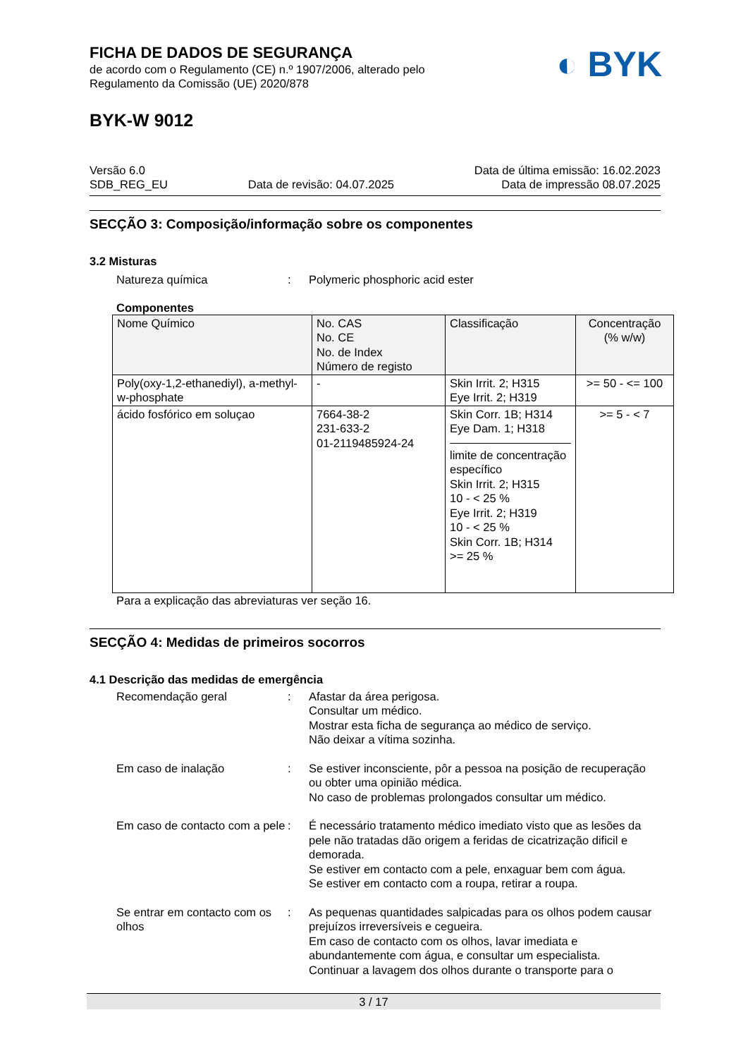FICHA DE DADOS DE SEGURANÇA
de acordo com o Regulamento (CE) n.º 1907/2006, alterado pelo
Regulamento da Comissão (UE) 2020/878
◐ BYK
BYK-W 9012
Versão 6.0
SDB_REG_EU
Data de revisão: 04.07.2025 Data de última emissão: 16.02.2023
Data de impressão 08.07.2025
SECÇÃO 3: Composição/informação sobre os componentes
3.2 Misturas
Natureza química : Polymeric phosphoric acid ester
Componentes
| Nome Químico | No. CAS No. CE No. de Index Número de registo | Classificação | Concentração (% w/w) |
| --- | --- | --- | --- |
| Poly(oxy-1,2-ethanediyl), a-methyl-w-phosphate | - | Skin Irrit. 2; H315 Eye Irrit. 2; H319 | >= 50 - <= 100 |
| ácido fosfórico em soluçao | 7664-38-2 231-633-2 01-2119485924-24 | Skin Corr. 1B; H314 Eye Dam. 1; H318 limite de concentração específico Skin Irrit. 2; H315 10 - < 25 % Eye Irrit. 2; H319 10 - < 25 % Skin Corr. 1B; H314 >= 25 % | >= 5 - < 7 |
Para a explicação das abreviaturas ver seção 16.
SECÇÃO 4: Medidas de primeiros socorros
4.1 Descrição das medidas de emergência
Recomendação geral : Afastar da área perigosa.
Consultar um médico.
Mostrar esta ficha de segurança ao médico de serviço.
Não deixar a vítima sozinha.
Em caso de inalação : Se estiver inconsciente, pôr a pessoa na posição de recuperação ou obter uma opinião médica.
No caso de problemas prolongados consultar um médico.
Em caso de contacto com a pele
: É necessário tratamento médico imediato visto que as lesões da pele não tratadas dão origem a feridas de cicatrização dificil e demorada.
Se estiver em contacto com a pele, enxaguar bem com água.
Se estiver em contacto com a roupa, retirar a roupa.
Se entrar em contacto com os olhos
: As pequenas quantidades salpicadas para os olhos podem causar prejuízos irreversíveis e cegueira.
Em caso de contacto com os olhos, lavar imediata e abundantemente com água, e consultar um especialista.
Continuar a lavagem dos olhos durante o transporte para o
3 / 17